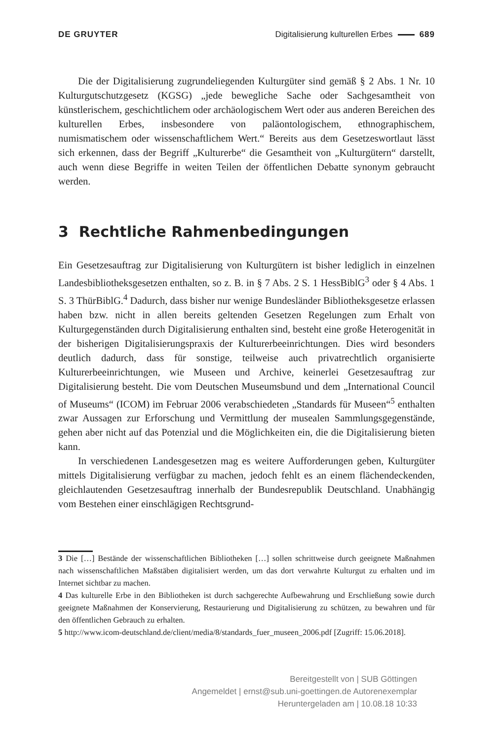DE GRUYTER Digitalisierung kulturellen Erbes 689
Die der Digitalisierung zugrundeliegenden Kulturgüter sind gemäß § 2 Abs. 1 Nr. 10 Kulturgutschutzgesetz (KGSG) „jede bewegliche Sache oder Sachgesamtheit von künstlerischem, geschichtlichem oder archäologischem Wert oder aus anderen Bereichen des kulturellen Erbes, insbesondere von paläontologischem, ethnographischem, numismatischem oder wissenschaftlichem Wert.“ Bereits aus dem Gesetzeswortlaut lässt sich erkennen, dass der Begriff „Kulturerbe“ die Gesamtheit von „Kulturgütern“ darstellt, auch wenn diese Begriffe in weiten Teilen der öffentlichen Debatte synonym gebraucht werden.
3 Rechtliche Rahmenbedingungen
Ein Gesetzesauftrag zur Digitalisierung von Kulturgütern ist bisher lediglich in einzelnen Landesbibliotheksgesetzen enthalten, so z. B. in § 7 Abs. 2 S. 1 HessBiblG<sup>3</sup> oder § 4 Abs. 1 S. 3 ThürBiblG.<sup>4</sup> Dadurch, dass bisher nur wenige Bundesländer Bibliotheksgesetze erlassen haben bzw. nicht in allen bereits geltenden Gesetzen Regelungen zum Erhalt von Kulturgegenständen durch Digitalisierung enthalten sind, besteht eine große Heterogenität in der bisherigen Digitalisierungspraxis der Kulturerbeeinrichtungen. Dies wird besonders deutlich dadurch, dass für sonstige, teilweise auch privatrechtlich organisierte Kulturerbeeinrichtungen, wie Museen und Archive, keinerlei Gesetzesauftrag zur Digitalisierung besteht. Die vom Deutschen Museumsbund und dem „International Council of Museums“ (ICOM) im Februar 2006 verabschiedeten „Standards für Museen“<sup>5</sup> enthalten zwar Aussagen zur Erforschung und Vermittlung der musealen Sammlungsgegenstände, gehen aber nicht auf das Potenzial und die Möglichkeiten ein, die die Digitalisierung bieten kann.
In verschiedenen Landesgesetzen mag es weitere Aufforderungen geben, Kulturgüter mittels Digitalisierung verfügbar zu machen, jedoch fehlt es an einem flächendeckenden, gleichlautenden Gesetzesauftrag innerhalb der Bundesrepublik Deutschland. Unabhängig vom Bestehen einer einschlägigen Rechtsgrund-
3 Die […] Bestände der wissenschaftlichen Bibliotheken […] sollen schrittweise durch geeignete Maßnahmen nach wissenschaftlichen Maßstäben digitalisiert werden, um das dort verwahrte Kulturgut zu erhalten und im Internet sichtbar zu machen.
4 Das kulturelle Erbe in den Bibliotheken ist durch sachgerechte Aufbewahrung und Erschließung sowie durch geeignete Maßnahmen der Konservierung, Restaurierung und Digitalisierung zu schützen, zu bewahren und für den öffentlichen Gebrauch zu erhalten.
5 http://www.icom-deutschland.de/client/media/8/standards_fuer_museen_2006.pdf [Zugriff: 15.06.2018].
Bereitgestellt von | SUB Göttingen
Angemeldet | ernst@sub.uni-goettingen.de Autorenexemplar
Heruntergeladen am | 10.08.18 10:33